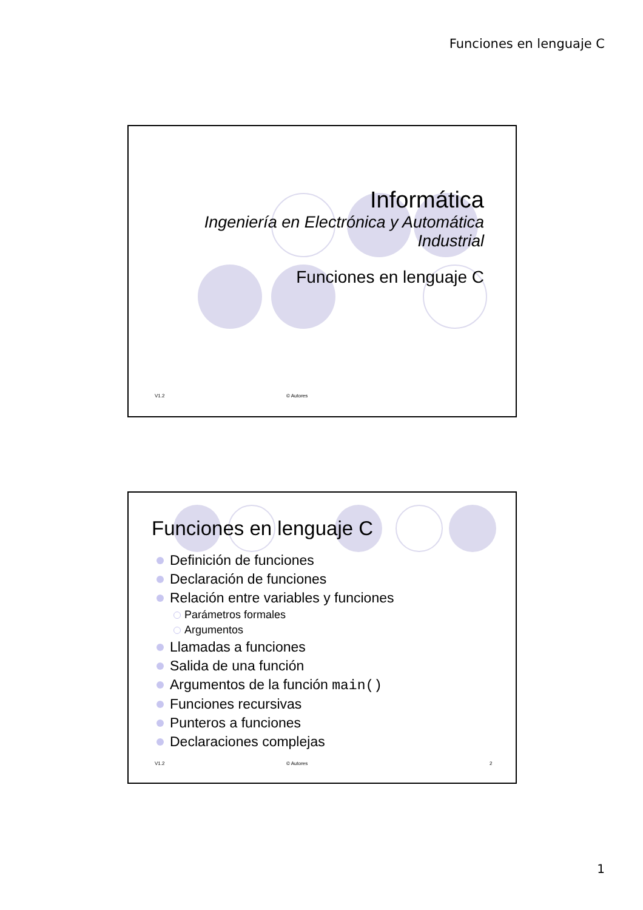Funciones en lenguaje C
Informática
Ingeniería en Electrónica y Automática
Industrial
Funciones en lenguaje C
V1.2 © Autores
Funciones en lenguaje C
Definición de funciones
Declaración de funciones
Relación entre variables y funciones
Parámetros formales
Argumentos
Llamadas a funciones
Salida de una función
Argumentos de la función main()
Funciones recursivas
Punteros a funciones
Declaraciones complejas
V1.2 © Autores 2
1